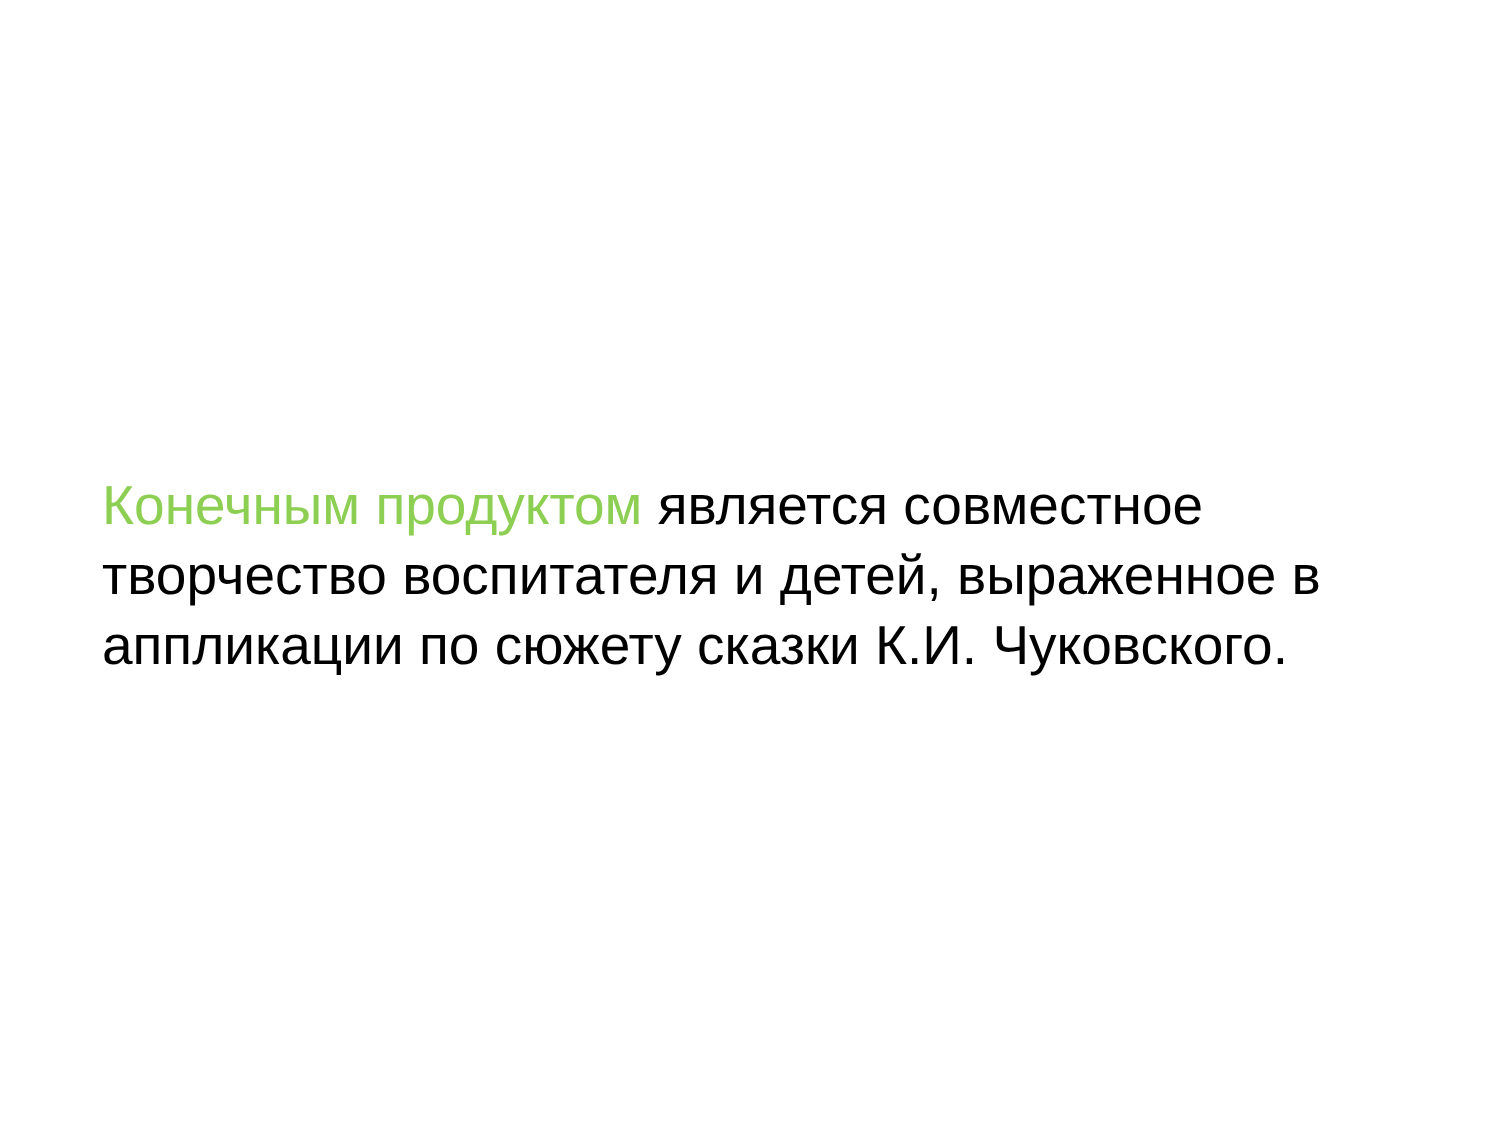Конечным продуктом является совместное творчество воспитателя и детей, выраженное в аппликации по сюжету сказки К.И. Чуковского.